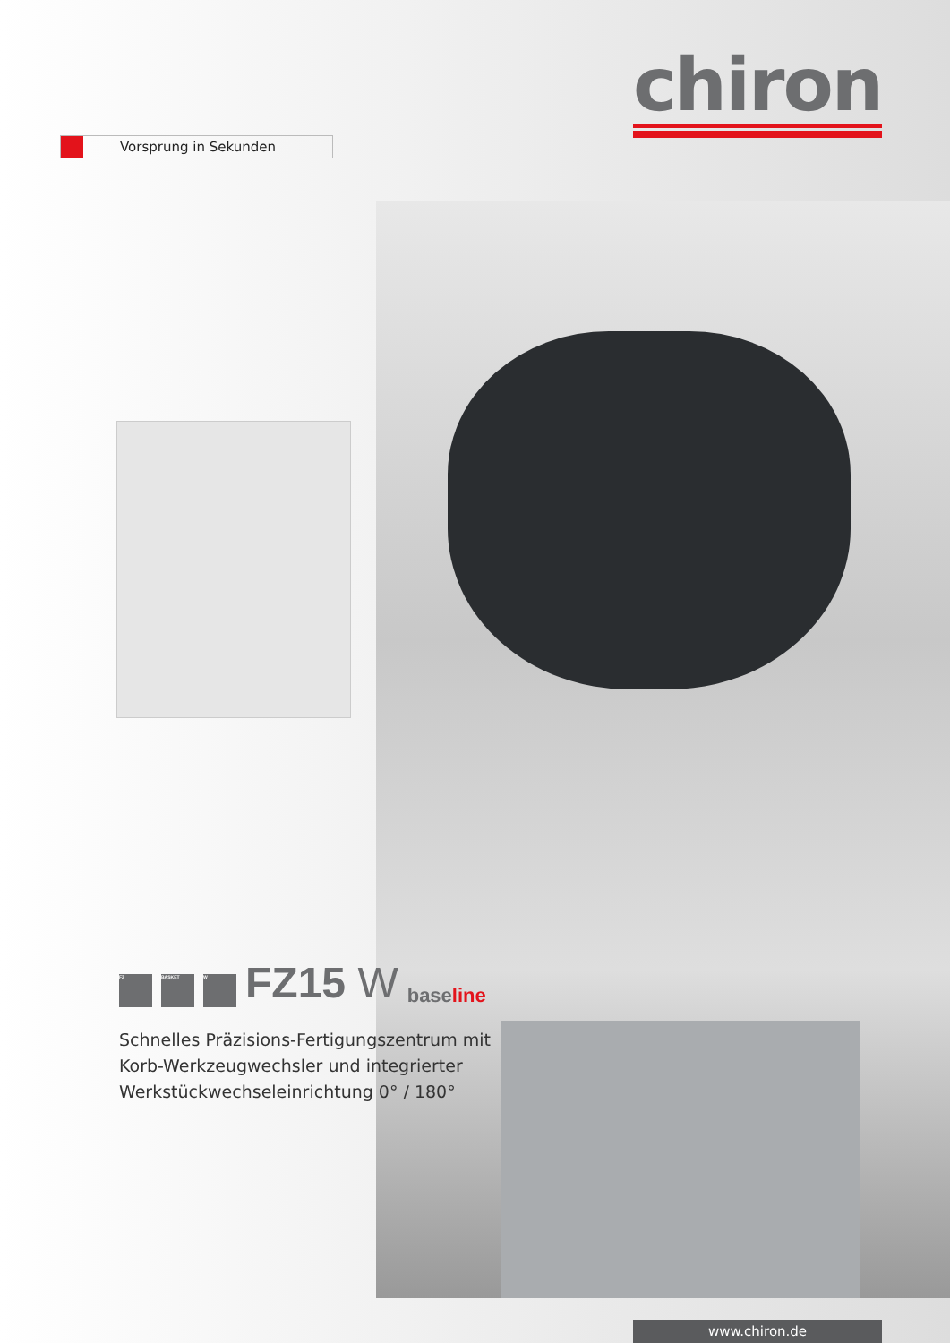chiron
Vorsprung in Sekunden
FZ BASKET W FZ15 W baseline
Schnelles Präzisions-Fertigungszentrum mit Korb-Werkzeugwechsler und integrierter Werkstückwechseleinrichtung 0° / 180°
www.chiron.de